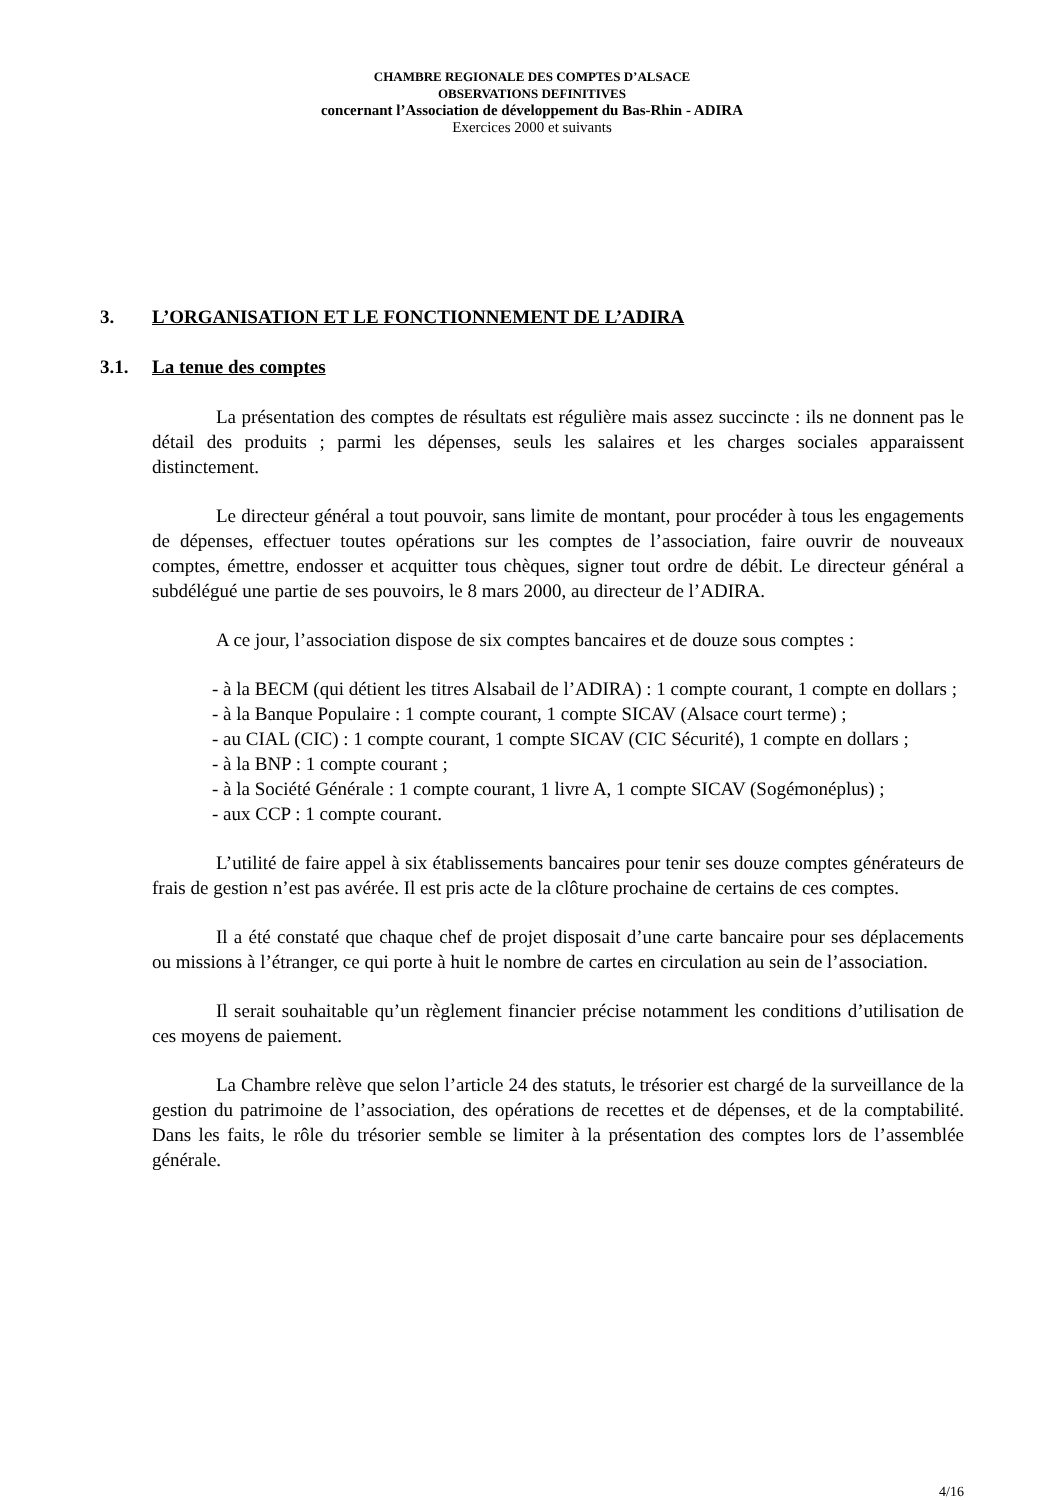CHAMBRE REGIONALE DES COMPTES D’ALSACE
OBSERVATIONS DEFINITIVES
concernant l’Association de développement du Bas-Rhin - ADIRA
Exercices 2000 et suivants
3. L’ORGANISATION ET LE FONCTIONNEMENT DE L’ADIRA
3.1. La tenue des comptes
La présentation des comptes de résultats est régulière mais assez succincte : ils ne donnent pas le détail des produits ; parmi les dépenses, seuls les salaires et les charges sociales apparaissent distinctement.
Le directeur général a tout pouvoir, sans limite de montant, pour procéder à tous les engagements de dépenses, effectuer toutes opérations sur les comptes de l’association, faire ouvrir de nouveaux comptes, émettre, endosser et acquitter tous chèques, signer tout ordre de débit. Le directeur général a subdélégué une partie de ses pouvoirs, le 8 mars 2000, au directeur de l’ADIRA.
A ce jour, l’association dispose de six comptes bancaires et de douze sous comptes :
- à la BECM (qui détient les titres Alsabail de l’ADIRA) : 1 compte courant, 1 compte en dollars ;
- à la Banque Populaire : 1 compte courant, 1 compte SICAV (Alsace court terme) ;
- au CIAL (CIC) : 1 compte courant, 1 compte SICAV (CIC Sécurité), 1 compte en dollars ;
- à la BNP : 1 compte courant ;
- à la Société Générale : 1 compte courant, 1 livre A, 1 compte SICAV (Sogémonéplus) ;
- aux CCP : 1 compte courant.
L’utilité de faire appel à six établissements bancaires pour tenir ses douze comptes générateurs de frais de gestion n’est pas avérée. Il est pris acte de la clôture prochaine de certains de ces comptes.
Il a été constaté que chaque chef de projet disposait d’une carte bancaire pour ses déplacements ou missions à l’étranger, ce qui porte à huit le nombre de cartes en circulation au sein de l’association.
Il serait souhaitable qu’un règlement financier précise notamment les conditions d’utilisation de ces moyens de paiement.
La Chambre relève que selon l’article 24 des statuts, le trésorier est chargé de la surveillance de la gestion du patrimoine de l’association, des opérations de recettes et de dépenses, et de la comptabilité. Dans les faits, le rôle du trésorier semble se limiter à la présentation des comptes lors de l’assemblée générale.
4/16